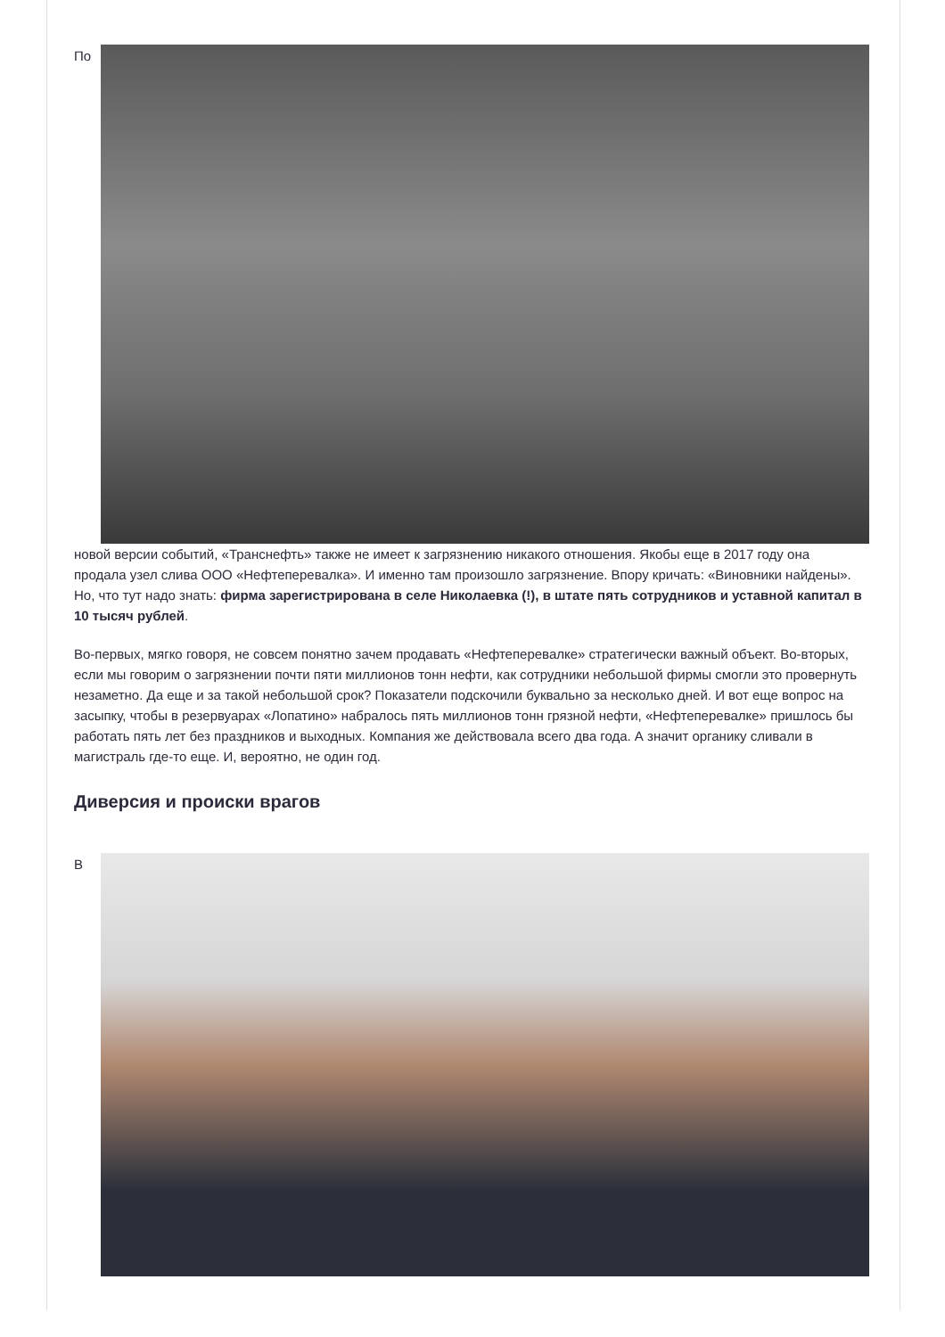По
новой версии событий, «Транснефть» также не имеет к загрязнению никакого отношения. Якобы еще в 2017 году она продала узел слива ООО «Нефтеперевалка». И именно там произошло загрязнение. Впору кричать: «Виновники найдены». Но, что тут надо знать: фирма зарегистрирована в селе Николаевка (!), в штате пять сотрудников и уставной капитал в 10 тысяч рублей.
Во-первых, мягко говоря, не совсем понятно зачем продавать «Нефтеперевалке» стратегически важный объект. Во-вторых, если мы говорим о загрязнении почти пяти миллионов тонн нефти, как сотрудники небольшой фирмы смогли это провернуть незаметно. Да еще и за такой небольшой срок? Показатели подскочили буквально за несколько дней. И вот еще вопрос на засыпку, чтобы в резервуарах «Лопатино» набралось пять миллионов тонн грязной нефти, «Нефтеперевалке» пришлось бы работать пять лет без праздников и выходных. Компания же действовала всего два года. А значит органику сливали в магистраль где-то еще. И, вероятно, не один год.
Диверсия и происки врагов
В